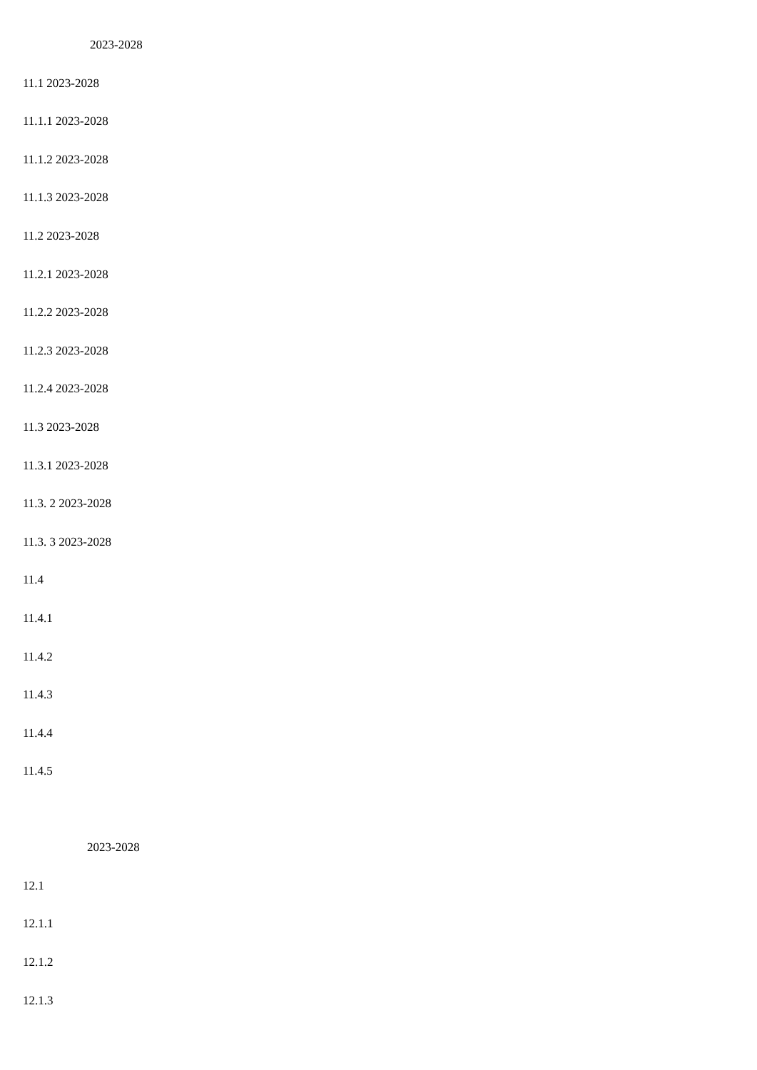2023-2028
11.1 2023-2028
11.1.1 2023-2028
11.1.2 2023-2028
11.1.3 2023-2028
11.2 2023-2028
11.2.1 2023-2028
11.2.2 2023-2028
11.2.3 2023-2028
11.2.4 2023-2028
11.3 2023-2028
11.3.1 2023-2028
11.3. 2 2023-2028
11.3. 3 2023-2028
11.4
11.4.1
11.4.2
11.4.3
11.4.4
11.4.5
2023-2028
12.1
12.1.1
12.1.2
12.1.3